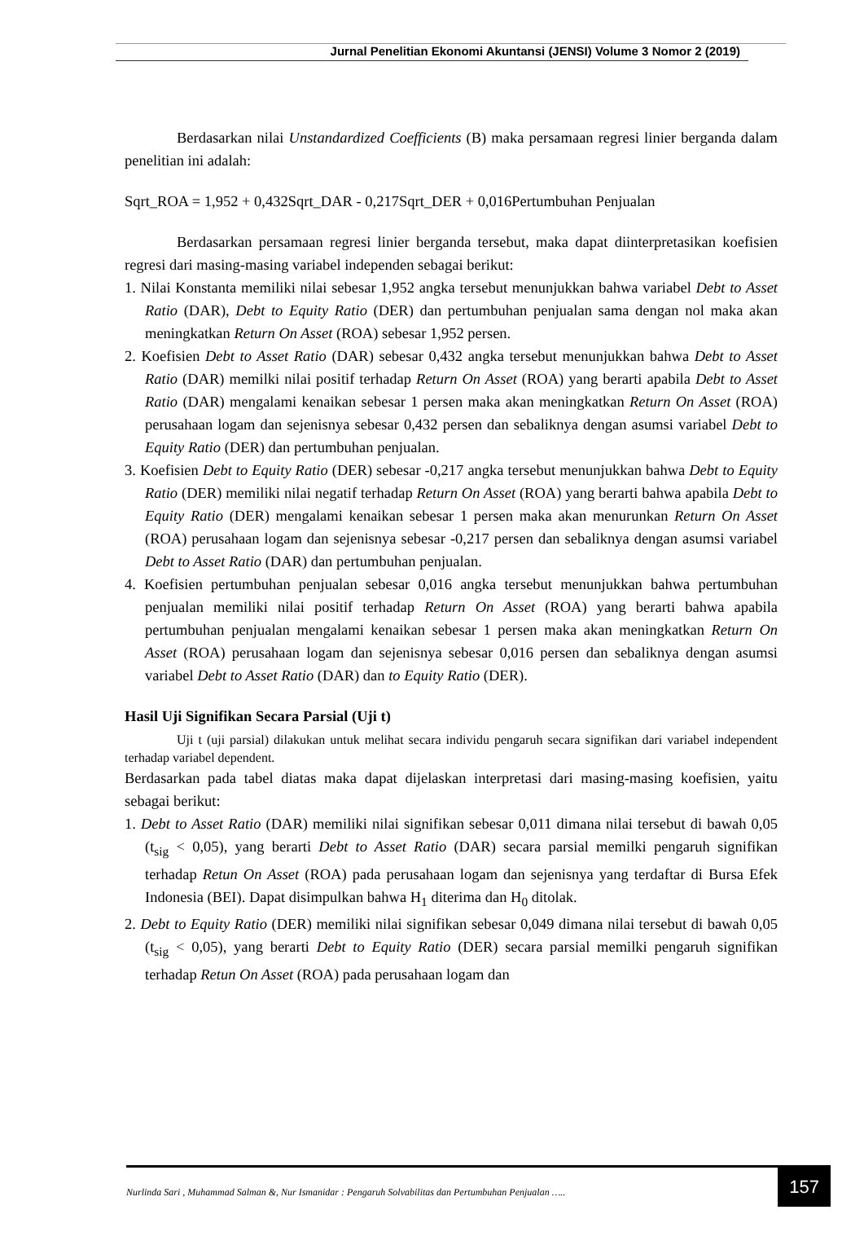Jurnal Penelitian Ekonomi Akuntansi (JENSI) Volume 3 Nomor 2 (2019)
Berdasarkan nilai Unstandardized Coefficients (B) maka persamaan regresi linier berganda dalam penelitian ini adalah:
Sqrt_ROA = 1,952 + 0,432Sqrt_DAR - 0,217Sqrt_DER + 0,016Pertumbuhan Penjualan
Berdasarkan persamaan regresi linier berganda tersebut, maka dapat diinterpretasikan koefisien regresi dari masing-masing variabel independen sebagai berikut:
1. Nilai Konstanta memiliki nilai sebesar 1,952 angka tersebut menunjukkan bahwa variabel Debt to Asset Ratio (DAR), Debt to Equity Ratio (DER) dan pertumbuhan penjualan sama dengan nol maka akan meningkatkan Return On Asset (ROA) sebesar 1,952 persen.
2. Koefisien Debt to Asset Ratio (DAR) sebesar 0,432 angka tersebut menunjukkan bahwa Debt to Asset Ratio (DAR) memilki nilai positif terhadap Return On Asset (ROA) yang berarti apabila Debt to Asset Ratio (DAR) mengalami kenaikan sebesar 1 persen maka akan meningkatkan Return On Asset (ROA) perusahaan logam dan sejenisnya sebesar 0,432 persen dan sebaliknya dengan asumsi variabel Debt to Equity Ratio (DER) dan pertumbuhan penjualan.
3. Koefisien Debt to Equity Ratio (DER) sebesar -0,217 angka tersebut menunjukkan bahwa Debt to Equity Ratio (DER) memiliki nilai negatif terhadap Return On Asset (ROA) yang berarti bahwa apabila Debt to Equity Ratio (DER) mengalami kenaikan sebesar 1 persen maka akan menurunkan Return On Asset (ROA) perusahaan logam dan sejenisnya sebesar -0,217 persen dan sebaliknya dengan asumsi variabel Debt to Asset Ratio (DAR) dan pertumbuhan penjualan.
4. Koefisien pertumbuhan penjualan sebesar 0,016 angka tersebut menunjukkan bahwa pertumbuhan penjualan memiliki nilai positif terhadap Return On Asset (ROA) yang berarti bahwa apabila pertumbuhan penjualan mengalami kenaikan sebesar 1 persen maka akan meningkatkan Return On Asset (ROA) perusahaan logam dan sejenisnya sebesar 0,016 persen dan sebaliknya dengan asumsi variabel Debt to Asset Ratio (DAR) dan to Equity Ratio (DER).
Hasil Uji Signifikan Secara Parsial (Uji t)
Uji t (uji parsial) dilakukan untuk melihat secara individu pengaruh secara signifikan dari variabel independent terhadap variabel dependent.
Berdasarkan pada tabel diatas maka dapat dijelaskan interpretasi dari masing-masing koefisien, yaitu sebagai berikut:
1. Debt to Asset Ratio (DAR) memiliki nilai signifikan sebesar 0,011 dimana nilai tersebut di bawah 0,05 (t<sub>sig</sub> < 0,05), yang berarti Debt to Asset Ratio (DAR) secara parsial memilki pengaruh signifikan terhadap Retun On Asset (ROA) pada perusahaan logam dan sejenisnya yang terdaftar di Bursa Efek Indonesia (BEI). Dapat disimpulkan bahwa H<sub>1</sub> diterima dan H<sub>0</sub> ditolak.
2. Debt to Equity Ratio (DER) memiliki nilai signifikan sebesar 0,049 dimana nilai tersebut di bawah 0,05 (t<sub>sig</sub> < 0,05), yang berarti Debt to Equity Ratio (DER) secara parsial memilki pengaruh signifikan terhadap Retun On Asset (ROA) pada perusahaan logam dan
Nurlinda Sari , Muhammad Salman &, Nur Ismanidar : Pengaruh Solvabilitas dan Pertumbuhan Penjualan ….. 157